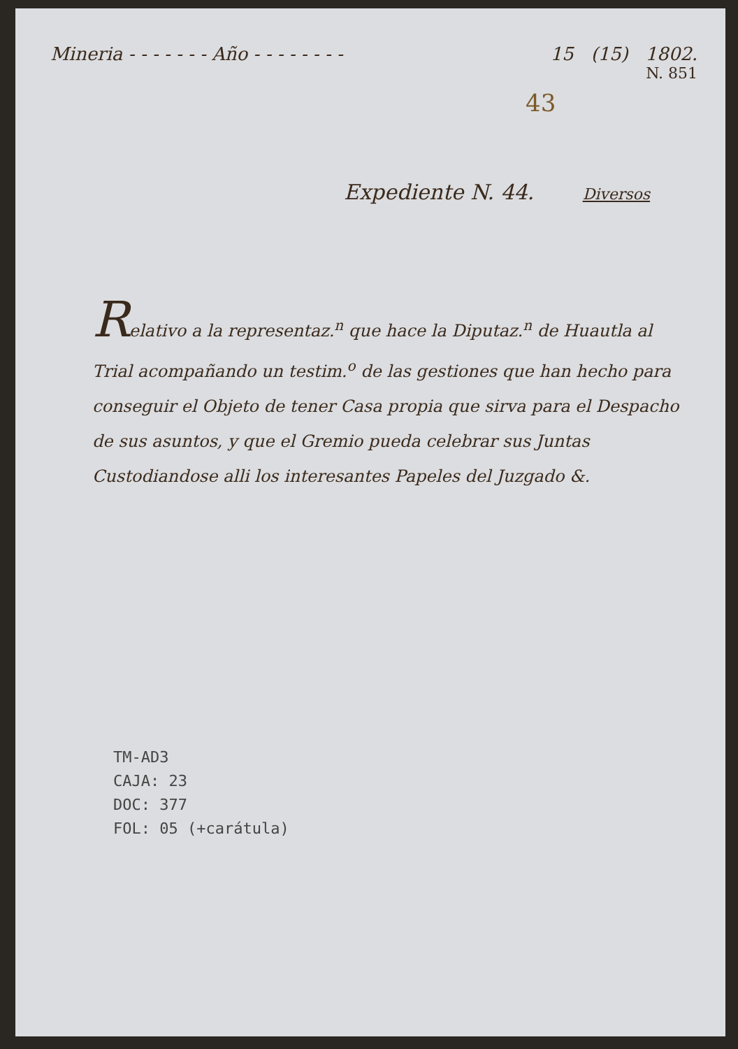Mineria - - - - - - - Año - - - - - - - - 15 (15) 1802.
N. 851
43
Expediente N. 44. Diversos
Relativo a la representaz.<sup>n</sup> que hace la Diputaz.<sup>n</sup> de Huautla al Trial acompañando un testim.<sup>o</sup> de las gestiones que han hecho para conseguir el Objeto de tener Casa propia que sirva para el Despacho de sus asuntos, y que el Gremio pueda celebrar sus Juntas Custodiandose alli los interesantes Papeles del Juzgado &.
TM-AD3
CAJA: 23
DOC: 377
FOL: 05 (+carátula)